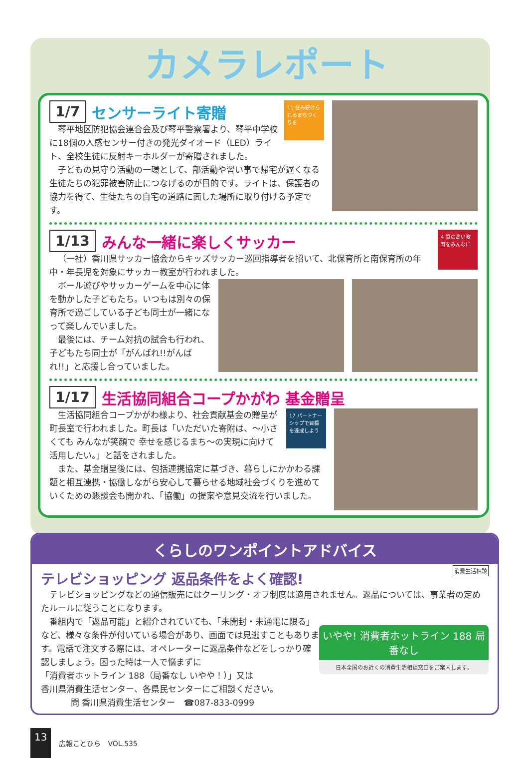カメラレポート
11 住み続けられるまちづくりを
1/7 センサーライト寄贈
琴平地区防犯協会連合会及び琴平警察署より、琴平中学校に18個の人感センサー付きの発光ダイオード（LED）ライト、全校生徒に反射キーホルダーが寄贈されました。
子どもの見守り活動の一環として、部活動や習い事で帰宅が遅くなる生徒たちの犯罪被害防止につなげるのが目的です。ライトは、保護者の協力を得て、生徒たちの自宅の道路に面した場所に取り付ける予定です。
4 質の高い教育をみんなに
1/13 みんな一緒に楽しくサッカー
（一社）香川県サッカー協会からキッズサッカー巡回指導者を招いて、北保育所と南保育所の年中・年長児を対象にサッカー教室が行われました。
ボール遊びやサッカーゲームを中心に体を動かした子どもたち。いつもは別々の保育所で過ごしている子ども同士が一緒になって楽しんでいました。
最後には、チーム対抗の試合も行われ、子どもたち同士が「がんばれ!!がんばれ!!」と応援し合っていました。
1/17 生活協同組合コープかがわ 基金贈呈
17 パートナーシップで目標を達成しよう
生活協同組合コープかがわ様より、社会貢献基金の贈呈が町長室で行われました。町長は「いただいた寄附は、～小さくても みんなが笑顔で 幸せを感じるまち～の実現に向けて活用したい。」と話をされました。
また、基金贈呈後には、包括連携協定に基づき、暮らしにかかわる課題と相互連携・協働しながら安心して暮らせる地域社会づくりを進めていくための懇談会も開かれ、「協働」の提案や意見交流を行いました。
くらしのワンポイントアドバイス
消費生活相談
テレビショッピング 返品条件をよく確認!
テレビショッピングなどの通信販売にはクーリング・オフ制度は適用されません。返品については、事業者の定めたルールに従うことになります。
いやや! 消費者ホットライン 188 局番なし
日本全国のお近くの消費生活相談窓口をご案内します。
番組内で「返品可能」と紹介されていても、「未開封・未通電に限る」など、様々な条件が付いている場合があり、画面では見逃すこともあります。電話で注文する際には、オペレーターに返品条件などをしっかり確認しましょう。困った時は一人で悩まずに
「消費者ホットライン 188（局番なし いやや！）」又は
香川県消費生活センター、各県民センターにご相談ください。
問 香川県消費生活センター　☎087-833-0999
13 広報ことひら　VOL.535